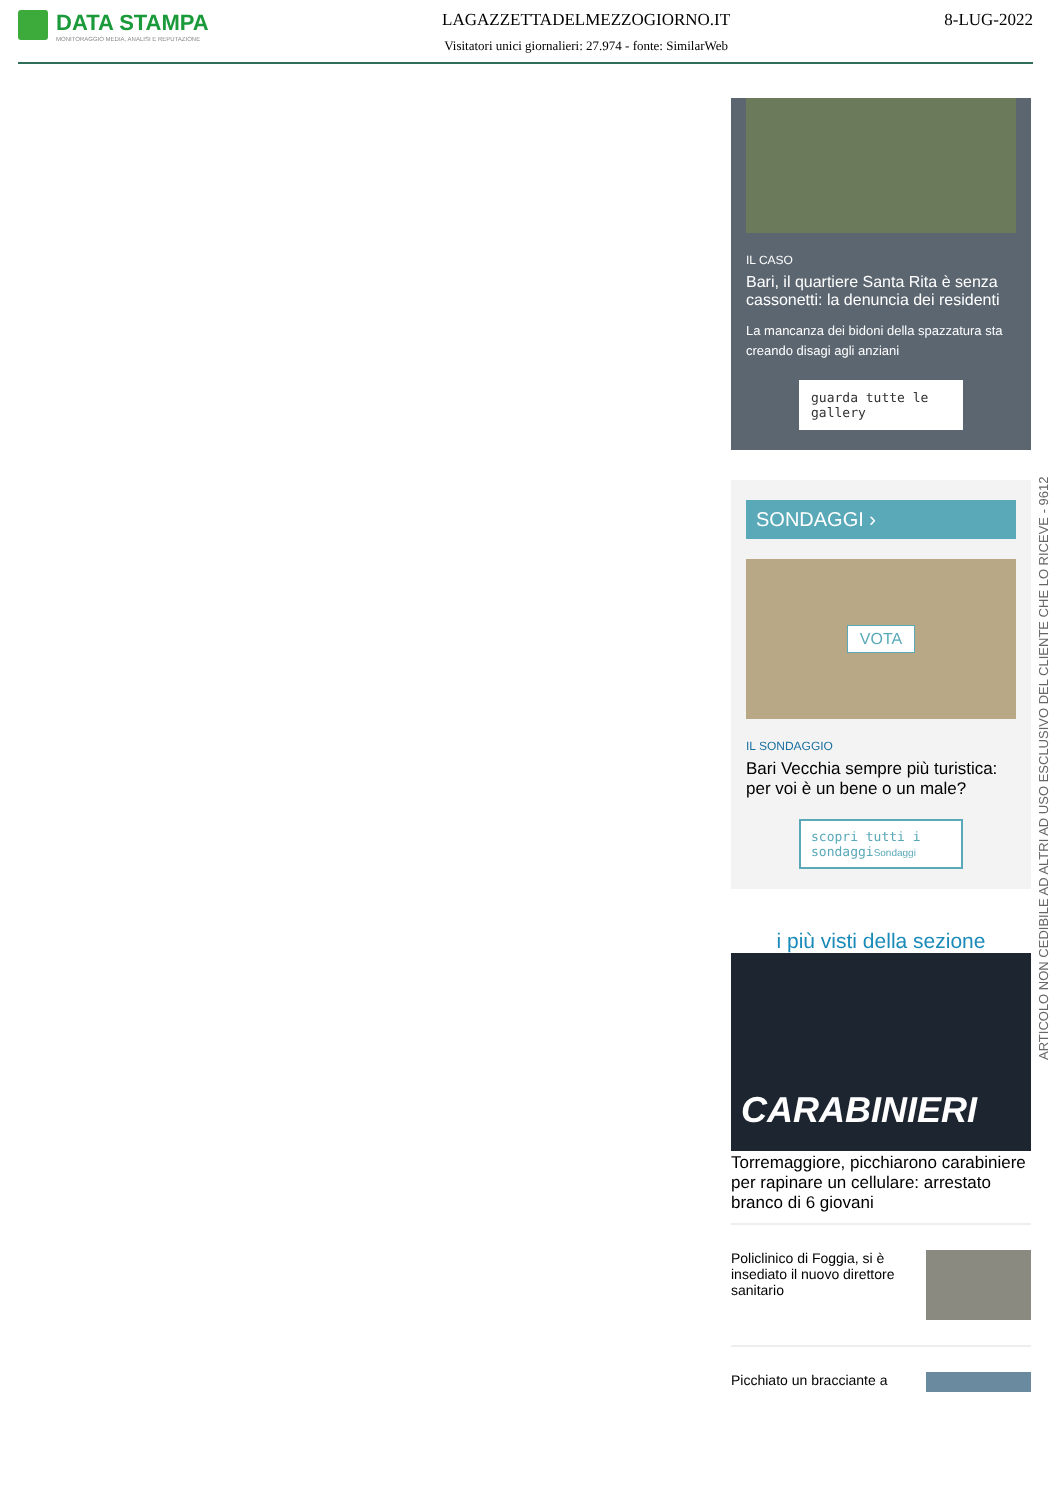DATA STAMPA
MONITORAGGIO MEDIA, ANALISI E REPUTAZIONE
LAGAZZETTADELMEZZOGIORNO.IT
Visitatori unici giornalieri: 27.974 - fonte: SimilarWeb
8-LUG-2022
IL CASO
Bari, il quartiere Santa Rita è senza cassonetti: la denuncia dei residenti
La mancanza dei bidoni della spazzatura sta creando disagi agli anziani
guarda tutte le gallery
SONDAGGI ›
VOTA
IL SONDAGGIO
Bari Vecchia sempre più turistica: per voi è un bene o un male?
scopri tutti i sondaggiSondaggi
i più visti della sezione
CARABINIERI
Torremaggiore, picchiarono carabiniere per rapinare un cellulare: arrestato branco di 6 giovani
Policlinico di Foggia, si è insediato il nuovo direttore sanitario
Picchiato un bracciante a
ARTICOLO NON CEDIBILE AD ALTRI AD USO ESCLUSIVO DEL CLIENTE CHE LO RICEVE - 9612